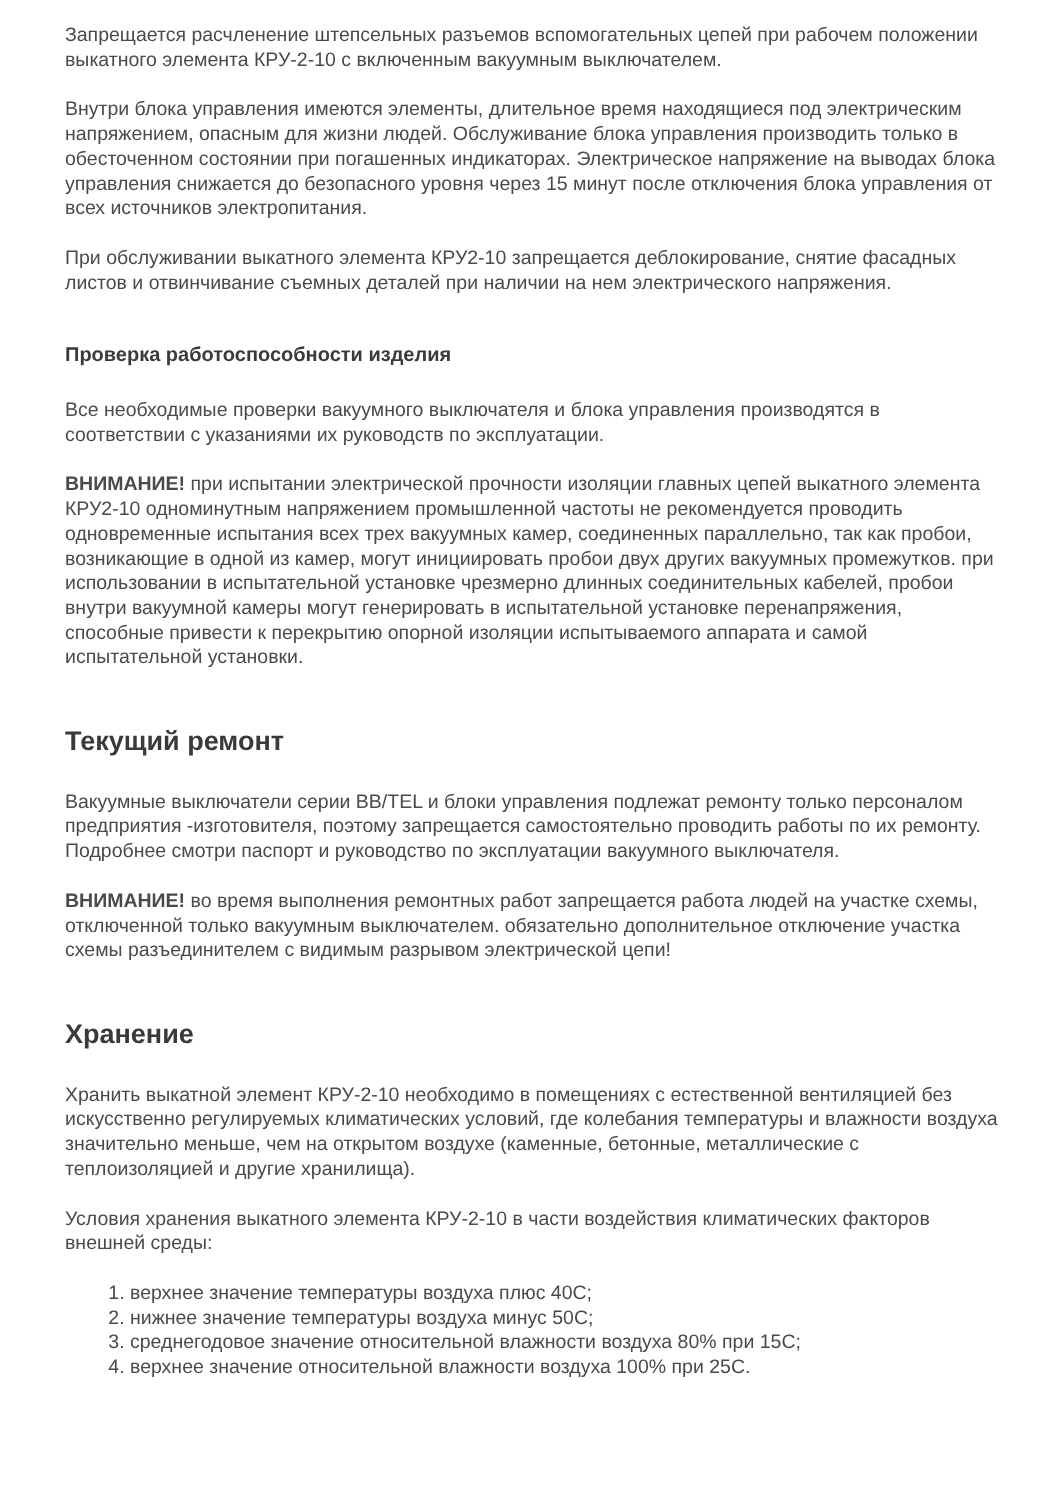Запрещается расчленение штепсельных разъемов вспомогательных цепей при рабочем положении выкатного элемента КРУ-2-10 с включенным вакуумным выключателем.
Внутри блока управления имеются элементы, длительное время находящиеся под электрическим напряжением, опасным для жизни людей. Обслуживание блока управления производить только в обесточенном состоянии при погашенных индикаторах. Электрическое напряжение на выводах блока управления снижается до безопасного уровня через 15 минут после отключения блока управления от всех источников электропитания.
При обслуживании выкатного элемента КРУ2-10 запрещается деблокирование, снятие фасадных листов и отвинчивание съемных деталей при наличии на нем электрического напряжения.
Проверка работоспособности изделия
Все необходимые проверки вакуумного выключателя и блока управления производятся в соответствии с указаниями их руководств по эксплуатации.
ВНИМАНИЕ! при испытании электрической прочности изоляции главных цепей выкатного элемента КРУ2-10 одноминутным напряжением промышленной частоты не рекомендуется проводить одновременные испытания всех трех вакуумных камер, соединенных параллельно, так как пробои, возникающие в одной из камер, могут инициировать пробои двух других вакуумных промежутков. при использовании в испытательной установке чрезмерно длинных соединительных кабелей, пробои внутри вакуумной камеры могут генерировать в испытательной установке перенапряжения, способные привести к перекрытию опорной изоляции испытываемого аппарата и самой испытательной установки.
Текущий ремонт
Вакуумные выключатели серии BB/TEL и блоки управления подлежат ремонту только персоналом предприятия -изготовителя, поэтому запрещается самостоятельно проводить работы по их ремонту. Подробнее смотри паспорт и руководство по эксплуатации вакуумного выключателя.
ВНИМАНИЕ! во время выполнения ремонтных работ запрещается работа людей на участке схемы, отключенной только вакуумным выключателем. обязательно дополнительное отключение участка схемы разъединителем с видимым разрывом электрической цепи!
Хранение
Хранить выкатной элемент КРУ-2-10 необходимо в помещениях с естественной вентиляцией без искусственно регулируемых климатических условий, где колебания температуры и влажности воздуха значительно меньше, чем на открытом воздухе (каменные, бетонные, металлические с теплоизоляцией и другие хранилища).
Условия хранения выкатного элемента КРУ-2-10 в части воздействия климатических факторов внешней среды:
1. верхнее значение температуры воздуха плюс 40С;
2. нижнее значение температуры воздуха минус 50С;
3. среднегодовое значение относительной влажности воздуха 80% при 15С;
4. верхнее значение относительной влажности воздуха 100% при 25С.